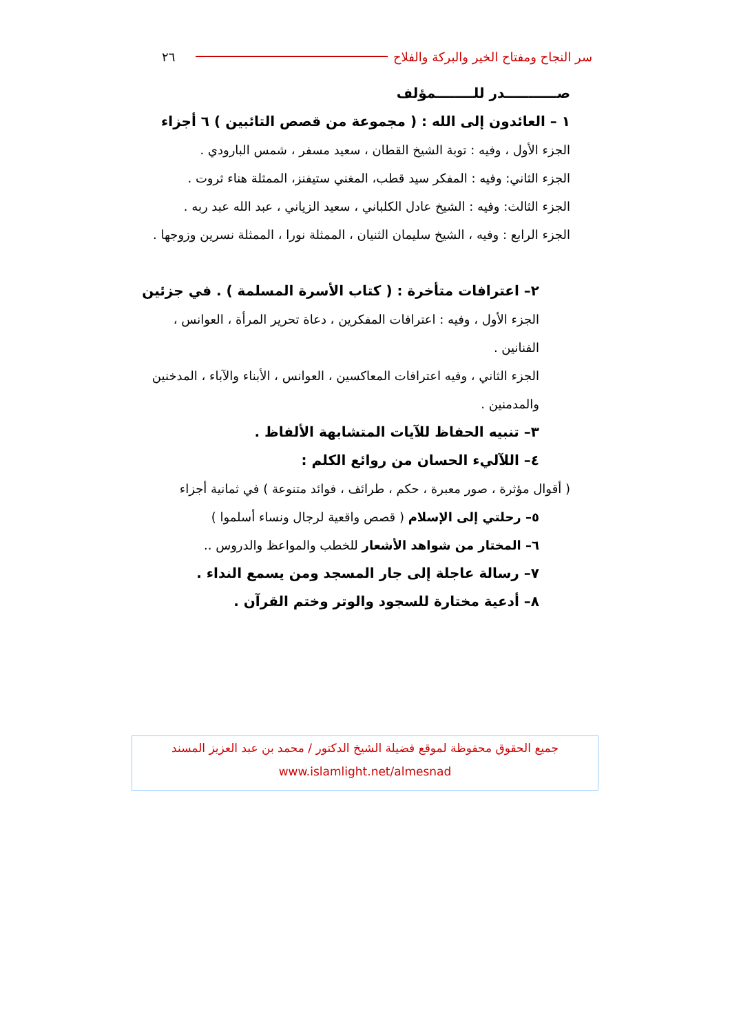سر النجاح ومفتاح الخير والبركة والفلاح ٢٦
صـــــــــــدر للــــــــمؤلف
١ – العائدون إلى الله : ( مجموعة من قصص التائبين ) ٦ أجزاء
الجزء الأول ، وفيه : توبة الشيخ القطان ، سعيد مسفر ، شمس البارودي .
الجزء الثاني: وفيه : المفكر سيد قطب، المغني ستيفنز، الممثلة هناء ثروت .
الجزء الثالث: وفيه : الشيخ عادل الكلباني ، سعيد الزياني ، عبد الله عبد ربه .
الجزء الرابع : وفيه ، الشيخ سليمان الثنيان ، الممثلة نورا ، الممثلة نسرين وزوجها .
٢– اعترافات متأخرة : ( كتاب الأسرة المسلمة ) . في جزئين
الجزء الأول ، وفيه : اعترافات المفكرين ، دعاة تحرير المرأة ، العوانس ، الفنانين .
الجزء الثاني ، وفيه اعترافات المعاكسين ، العوانس ، الأبناء والآباء ، المدخنين والمدمنين .
٣– تنبيه الحفاظ للآيات المتشابهة الألفاظ .
٤– اللآليء الحسان من روائع الكلم :
( أقوال مؤثرة ، صور معبرة ، حكم ، طرائف ، فوائد متنوعة ) في ثمانية أجزاء
٥– رحلتي إلى الإسلام ( قصص واقعية لرجال ونساء أسلموا )
٦– المختار من شواهد الأشعار للخطب والمواعظ والدروس ..
٧– رسالة عاجلة إلى جار المسجد ومن يسمع النداء .
٨– أدعية مختارة للسجود والوتر وختم القرآن .
جميع الحقوق محفوظة لموقع فضيلة الشيخ الدكتور / محمد بن عبد العزيز المسند
www.islamlight.net/almesnad